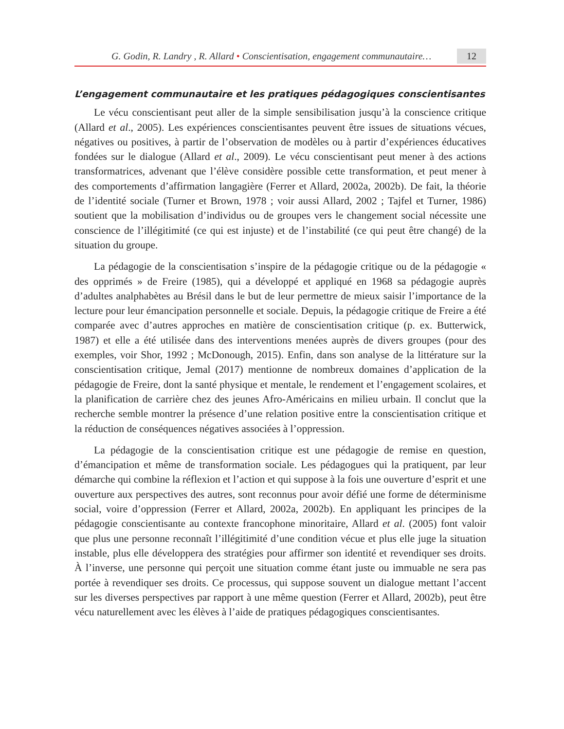G. Godin, R. Landry , R. Allard • Conscientisation, engagement communautaire… 12
L’engagement communautaire et les pratiques pédagogiques conscientisantes
Le vécu conscientisant peut aller de la simple sensibilisation jusqu’à la conscience critique (Allard et al., 2005). Les expériences conscientisantes peuvent être issues de situations vécues, négatives ou positives, à partir de l’observation de modèles ou à partir d’expériences éducatives fondées sur le dialogue (Allard et al., 2009). Le vécu conscientisant peut mener à des actions transformatrices, advenant que l’élève considère possible cette transformation, et peut mener à des comportements d’affirmation langagière (Ferrer et Allard, 2002a, 2002b). De fait, la théorie de l’identité sociale (Turner et Brown, 1978 ; voir aussi Allard, 2002 ; Tajfel et Turner, 1986) soutient que la mobilisation d’individus ou de groupes vers le changement social nécessite une conscience de l’illégitimité (ce qui est injuste) et de l’instabilité (ce qui peut être changé) de la situation du groupe.
La pédagogie de la conscientisation s’inspire de la pédagogie critique ou de la pédagogie « des opprimés » de Freire (1985), qui a développé et appliqué en 1968 sa pédagogie auprès d’adultes analphabètes au Brésil dans le but de leur permettre de mieux saisir l’importance de la lecture pour leur émancipation personnelle et sociale. Depuis, la pédagogie critique de Freire a été comparée avec d’autres approches en matière de conscientisation critique (p. ex. Butterwick, 1987) et elle a été utilisée dans des interventions menées auprès de divers groupes (pour des exemples, voir Shor, 1992 ; McDonough, 2015). Enfin, dans son analyse de la littérature sur la conscientisation critique, Jemal (2017) mentionne de nombreux domaines d’application de la pédagogie de Freire, dont la santé physique et mentale, le rendement et l’engagement scolaires, et la planification de carrière chez des jeunes Afro-Américains en milieu urbain. Il conclut que la recherche semble montrer la présence d’une relation positive entre la conscientisation critique et la réduction de conséquences négatives associées à l’oppression.
La pédagogie de la conscientisation critique est une pédagogie de remise en question, d’émancipation et même de transformation sociale. Les pédagogues qui la pratiquent, par leur démarche qui combine la réflexion et l’action et qui suppose à la fois une ouverture d’esprit et une ouverture aux perspectives des autres, sont reconnus pour avoir défié une forme de déterminisme social, voire d’oppression (Ferrer et Allard, 2002a, 2002b). En appliquant les principes de la pédagogie conscientisante au contexte francophone minoritaire, Allard et al. (2005) font valoir que plus une personne reconnaît l’illégitimité d’une condition vécue et plus elle juge la situation instable, plus elle développera des stratégies pour affirmer son identité et revendiquer ses droits. À l’inverse, une personne qui perçoit une situation comme étant juste ou immuable ne sera pas portée à revendiquer ses droits. Ce processus, qui suppose souvent un dialogue mettant l’accent sur les diverses perspectives par rapport à une même question (Ferrer et Allard, 2002b), peut être vécu naturellement avec les élèves à l’aide de pratiques pédagogiques conscientisantes.